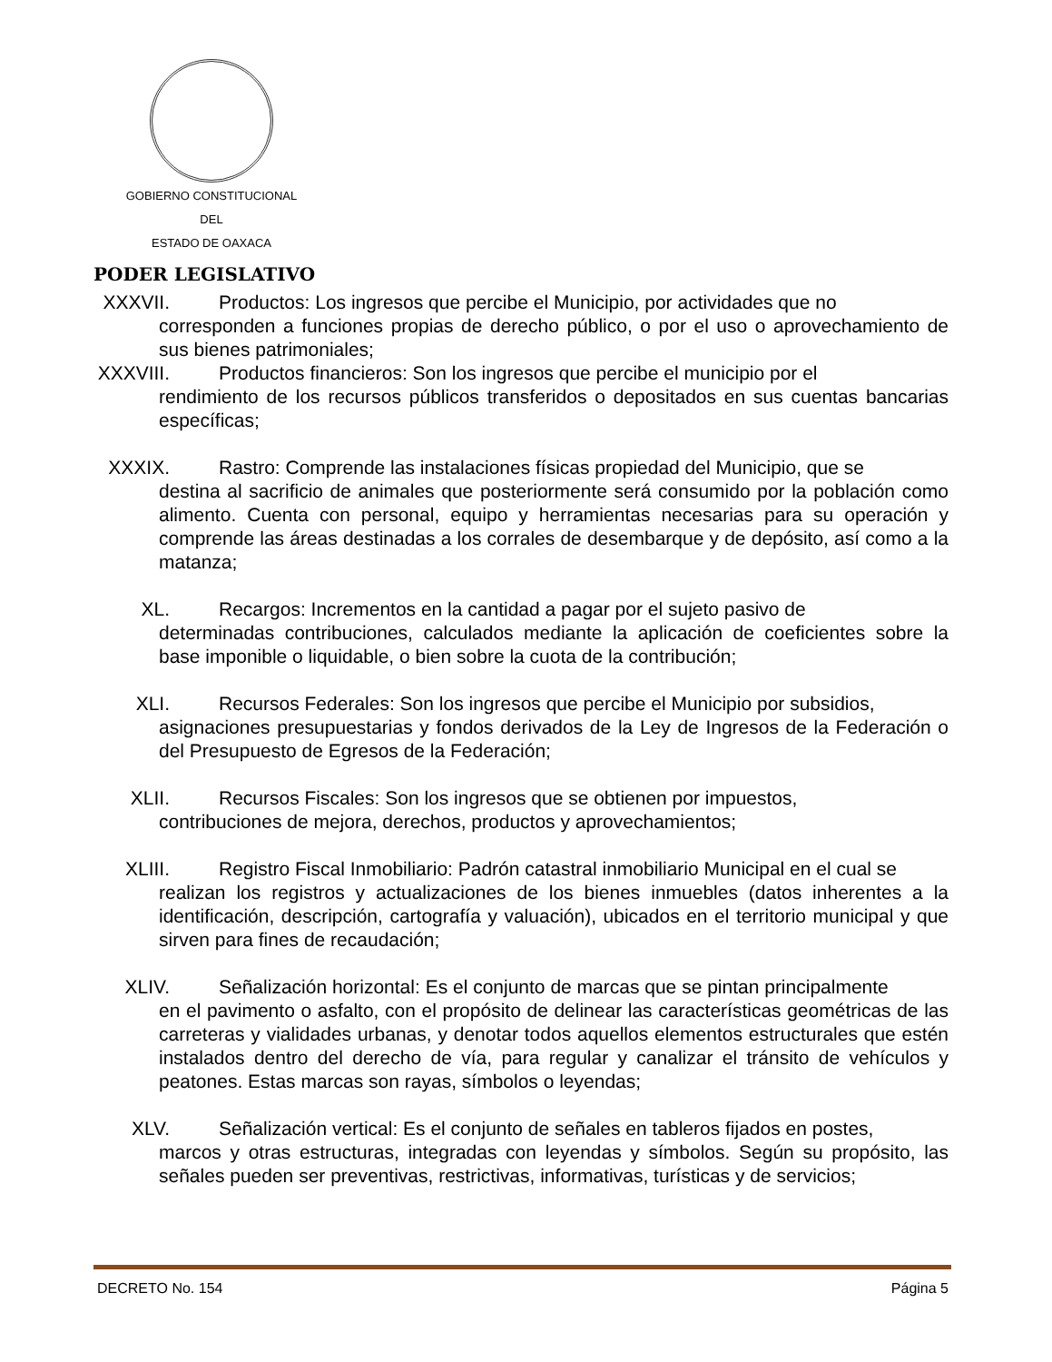GOBIERNO CONSTITUCIONAL
DEL
ESTADO DE OAXACA
PODER LEGISLATIVO
XXXVII. Productos: Los ingresos que percibe el Municipio, por actividades que no
corresponden a funciones propias de derecho público, o por el uso o aprovechamiento de sus bienes patrimoniales;
XXXVIII. Productos financieros: Son los ingresos que percibe el municipio por el
rendimiento de los recursos públicos transferidos o depositados en sus cuentas bancarias específicas;
XXXIX. Rastro: Comprende las instalaciones físicas propiedad del Municipio, que se
destina al sacrificio de animales que posteriormente será consumido por la población como alimento. Cuenta con personal, equipo y herramientas necesarias para su operación y comprende las áreas destinadas a los corrales de desembarque y de depósito, así como a la matanza;
XL. Recargos: Incrementos en la cantidad a pagar por el sujeto pasivo de
determinadas contribuciones, calculados mediante la aplicación de coeficientes sobre la base imponible o liquidable, o bien sobre la cuota de la contribución;
XLI. Recursos Federales: Son los ingresos que percibe el Municipio por subsidios,
asignaciones presupuestarias y fondos derivados de la Ley de Ingresos de la Federación o del Presupuesto de Egresos de la Federación;
XLII. Recursos Fiscales: Son los ingresos que se obtienen por impuestos,
contribuciones de mejora, derechos, productos y aprovechamientos;
XLIII. Registro Fiscal Inmobiliario: Padrón catastral inmobiliario Municipal en el cual se
realizan los registros y actualizaciones de los bienes inmuebles (datos inherentes a la identificación, descripción, cartografía y valuación), ubicados en el territorio municipal y que sirven para fines de recaudación;
XLIV. Señalización horizontal: Es el conjunto de marcas que se pintan principalmente
en el pavimento o asfalto, con el propósito de delinear las características geométricas de las carreteras y vialidades urbanas, y denotar todos aquellos elementos estructurales que estén instalados dentro del derecho de vía, para regular y canalizar el tránsito de vehículos y peatones. Estas marcas son rayas, símbolos o leyendas;
XLV. Señalización vertical: Es el conjunto de señales en tableros fijados en postes,
marcos y otras estructuras, integradas con leyendas y símbolos. Según su propósito, las señales pueden ser preventivas, restrictivas, informativas, turísticas y de servicios;
DECRETO No. 154 Página 5